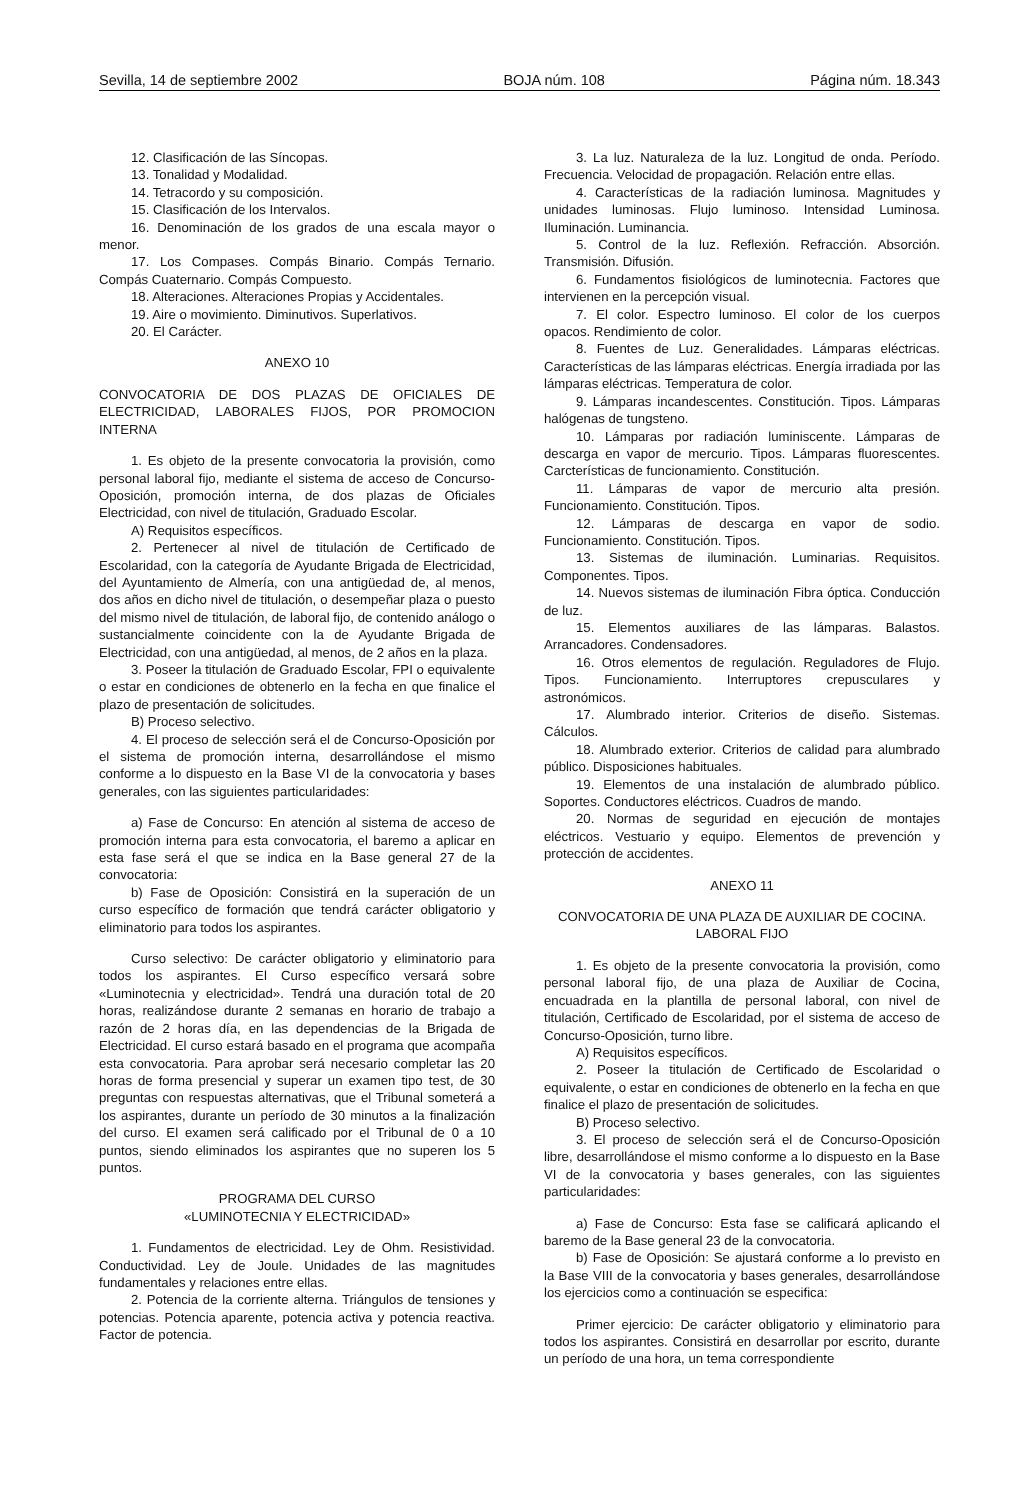Sevilla, 14 de septiembre 2002 BOJA núm. 108 Página núm. 18.343
12. Clasificación de las Síncopas.
13. Tonalidad y Modalidad.
14. Tetracordo y su composición.
15. Clasificación de los Intervalos.
16. Denominación de los grados de una escala mayor o menor.
17. Los Compases. Compás Binario. Compás Ternario. Compás Cuaternario. Compás Compuesto.
18. Alteraciones. Alteraciones Propias y Accidentales.
19. Aire o movimiento. Diminutivos. Superlativos.
20. El Carácter.
ANEXO 10
CONVOCATORIA DE DOS PLAZAS DE OFICIALES DE ELECTRICIDAD, LABORALES FIJOS, POR PROMOCION INTERNA
1. Es objeto de la presente convocatoria la provisión, como personal laboral fijo, mediante el sistema de acceso de Concurso-Oposición, promoción interna, de dos plazas de Oficiales Electricidad, con nivel de titulación, Graduado Escolar.
A) Requisitos específicos.
2. Pertenecer al nivel de titulación de Certificado de Escolaridad, con la categoría de Ayudante Brigada de Electricidad, del Ayuntamiento de Almería, con una antigüedad de, al menos, dos años en dicho nivel de titulación, o desempeñar plaza o puesto del mismo nivel de titulación, de laboral fijo, de contenido análogo o sustancialmente coincidente con la de Ayudante Brigada de Electricidad, con una antigüedad, al menos, de 2 años en la plaza.
3. Poseer la titulación de Graduado Escolar, FPI o equivalente o estar en condiciones de obtenerlo en la fecha en que finalice el plazo de presentación de solicitudes.
B) Proceso selectivo.
4. El proceso de selección será el de Concurso-Oposición por el sistema de promoción interna, desarrollándose el mismo conforme a lo dispuesto en la Base VI de la convocatoria y bases generales, con las siguientes particularidades:
a) Fase de Concurso: En atención al sistema de acceso de promoción interna para esta convocatoria, el baremo a aplicar en esta fase será el que se indica en la Base general 27 de la convocatoria:
b) Fase de Oposición: Consistirá en la superación de un curso específico de formación que tendrá carácter obligatorio y eliminatorio para todos los aspirantes.
Curso selectivo: De carácter obligatorio y eliminatorio para todos los aspirantes. El Curso específico versará sobre «Luminotecnia y electricidad». Tendrá una duración total de 20 horas, realizándose durante 2 semanas en horario de trabajo a razón de 2 horas día, en las dependencias de la Brigada de Electricidad. El curso estará basado en el programa que acompaña esta convocatoria. Para aprobar será necesario completar las 20 horas de forma presencial y superar un examen tipo test, de 30 preguntas con respuestas alternativas, que el Tribunal someterá a los aspirantes, durante un período de 30 minutos a la finalización del curso. El examen será calificado por el Tribunal de 0 a 10 puntos, siendo eliminados los aspirantes que no superen los 5 puntos.
PROGRAMA DEL CURSO
«LUMINOTECNIA Y ELECTRICIDAD»
1. Fundamentos de electricidad. Ley de Ohm. Resistividad. Conductividad. Ley de Joule. Unidades de las magnitudes fundamentales y relaciones entre ellas.
2. Potencia de la corriente alterna. Triángulos de tensiones y potencias. Potencia aparente, potencia activa y potencia reactiva. Factor de potencia.
3. La luz. Naturaleza de la luz. Longitud de onda. Período. Frecuencia. Velocidad de propagación. Relación entre ellas.
4. Características de la radiación luminosa. Magnitudes y unidades luminosas. Flujo luminoso. Intensidad Luminosa. Iluminación. Luminancia.
5. Control de la luz. Reflexión. Refracción. Absorción. Transmisión. Difusión.
6. Fundamentos fisiológicos de luminotecnia. Factores que intervienen en la percepción visual.
7. El color. Espectro luminoso. El color de los cuerpos opacos. Rendimiento de color.
8. Fuentes de Luz. Generalidades. Lámparas eléctricas. Características de las lámparas eléctricas. Energía irradiada por las lámparas eléctricas. Temperatura de color.
9. Lámparas incandescentes. Constitución. Tipos. Lámparas halógenas de tungsteno.
10. Lámparas por radiación luminiscente. Lámparas de descarga en vapor de mercurio. Tipos. Lámparas fluorescentes. Carcterísticas de funcionamiento. Constitución.
11. Lámparas de vapor de mercurio alta presión. Funcionamiento. Constitución. Tipos.
12. Lámparas de descarga en vapor de sodio. Funcionamiento. Constitución. Tipos.
13. Sistemas de iluminación. Luminarias. Requisitos. Componentes. Tipos.
14. Nuevos sistemas de iluminación Fibra óptica. Conducción de luz.
15. Elementos auxiliares de las lámparas. Balastos. Arrancadores. Condensadores.
16. Otros elementos de regulación. Reguladores de Flujo. Tipos. Funcionamiento. Interruptores crepusculares y astronómicos.
17. Alumbrado interior. Criterios de diseño. Sistemas. Cálculos.
18. Alumbrado exterior. Criterios de calidad para alumbrado público. Disposiciones habituales.
19. Elementos de una instalación de alumbrado público. Soportes. Conductores eléctricos. Cuadros de mando.
20. Normas de seguridad en ejecución de montajes eléctricos. Vestuario y equipo. Elementos de prevención y protección de accidentes.
ANEXO 11
CONVOCATORIA DE UNA PLAZA DE AUXILIAR DE COCINA. LABORAL FIJO
1. Es objeto de la presente convocatoria la provisión, como personal laboral fijo, de una plaza de Auxiliar de Cocina, encuadrada en la plantilla de personal laboral, con nivel de titulación, Certificado de Escolaridad, por el sistema de acceso de Concurso-Oposición, turno libre.
A) Requisitos específicos.
2. Poseer la titulación de Certificado de Escolaridad o equivalente, o estar en condiciones de obtenerlo en la fecha en que finalice el plazo de presentación de solicitudes.
B) Proceso selectivo.
3. El proceso de selección será el de Concurso-Oposición libre, desarrollándose el mismo conforme a lo dispuesto en la Base VI de la convocatoria y bases generales, con las siguientes particularidades:
a) Fase de Concurso: Esta fase se calificará aplicando el baremo de la Base general 23 de la convocatoria.
b) Fase de Oposición: Se ajustará conforme a lo previsto en la Base VIII de la convocatoria y bases generales, desarrollándose los ejercicios como a continuación se especifica:
Primer ejercicio: De carácter obligatorio y eliminatorio para todos los aspirantes. Consistirá en desarrollar por escrito, durante un período de una hora, un tema correspondiente